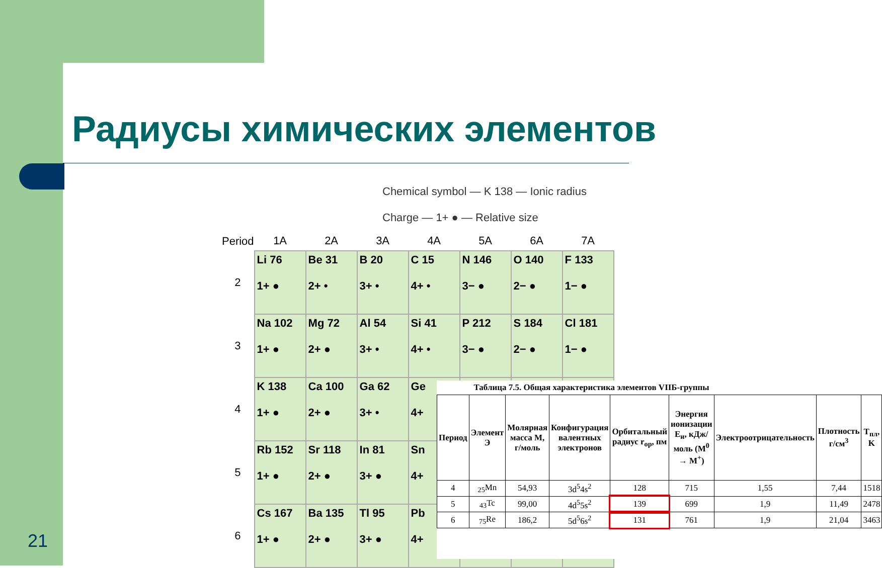Радиусы химических элементов
21
Chemical symbol — K 138 — Ionic radius
Charge — 1+ ● — Relative size
| Period | 1A | 2A | 3A | 4A | 5A | 6A | 7A |
| --- | --- | --- | --- | --- | --- | --- | --- |
| 2 | Li 76 1+ ● | Be 31 2+ • | B 20 3+ • | C 15 4+ • | N 146 3− ● | O 140 2− ● | F 133 1− ● |
| 3 | Na 102 1+ ● | Mg 72 2+ ● | Al 54 3+ • | Si 41 4+ • | P 212 3− ● | S 184 2− ● | Cl 181 1− ● |
| 4 | K 138 1+ ● | Ca 100 2+ ● | Ga 62 3+ • | Ge 4+ | | | |
| 5 | Rb 152 1+ ● | Sr 118 2+ ● | In 81 3+ ● | Sn 4+ | | | |
| 6 | Cs 167 1+ ● | Ba 135 2+ ● | Tl 95 3+ ● | Pb 4+ | | | |
Таблица 7.5. Общая характеристика элементов VIIБ-группы
| Период | Элемент Э | Молярная масса M, г/моль | Конфигурация валентных электронов | Орбитальный радиус r<sub>ор</sub>, пм | Энергия ионизации E<sub>и</sub>, кДж/моль (M<sup>0</sup> → M<sup>+</sup>) | Электроотрицательность | Плотность г/см<sup>3</sup> | T<sub>пл</sub>, K |
| --- | --- | --- | --- | --- | --- | --- | --- | --- |
| 4 | <sub>25</sub>Mn | 54,93 | 3d<sup>5</sup>4s<sup>2</sup> | 128 | 715 | 1,55 | 7,44 | 1518 |
| 5 | <sub>43</sub>Tc | 99,00 | 4d<sup>5</sup>5s<sup>2</sup> | 139 | 699 | 1,9 | 11,49 | 2478 |
| 6 | <sub>75</sub>Re | 186,2 | 5d<sup>5</sup>6s<sup>2</sup> | 131 | 761 | 1,9 | 21,04 | 3463 |